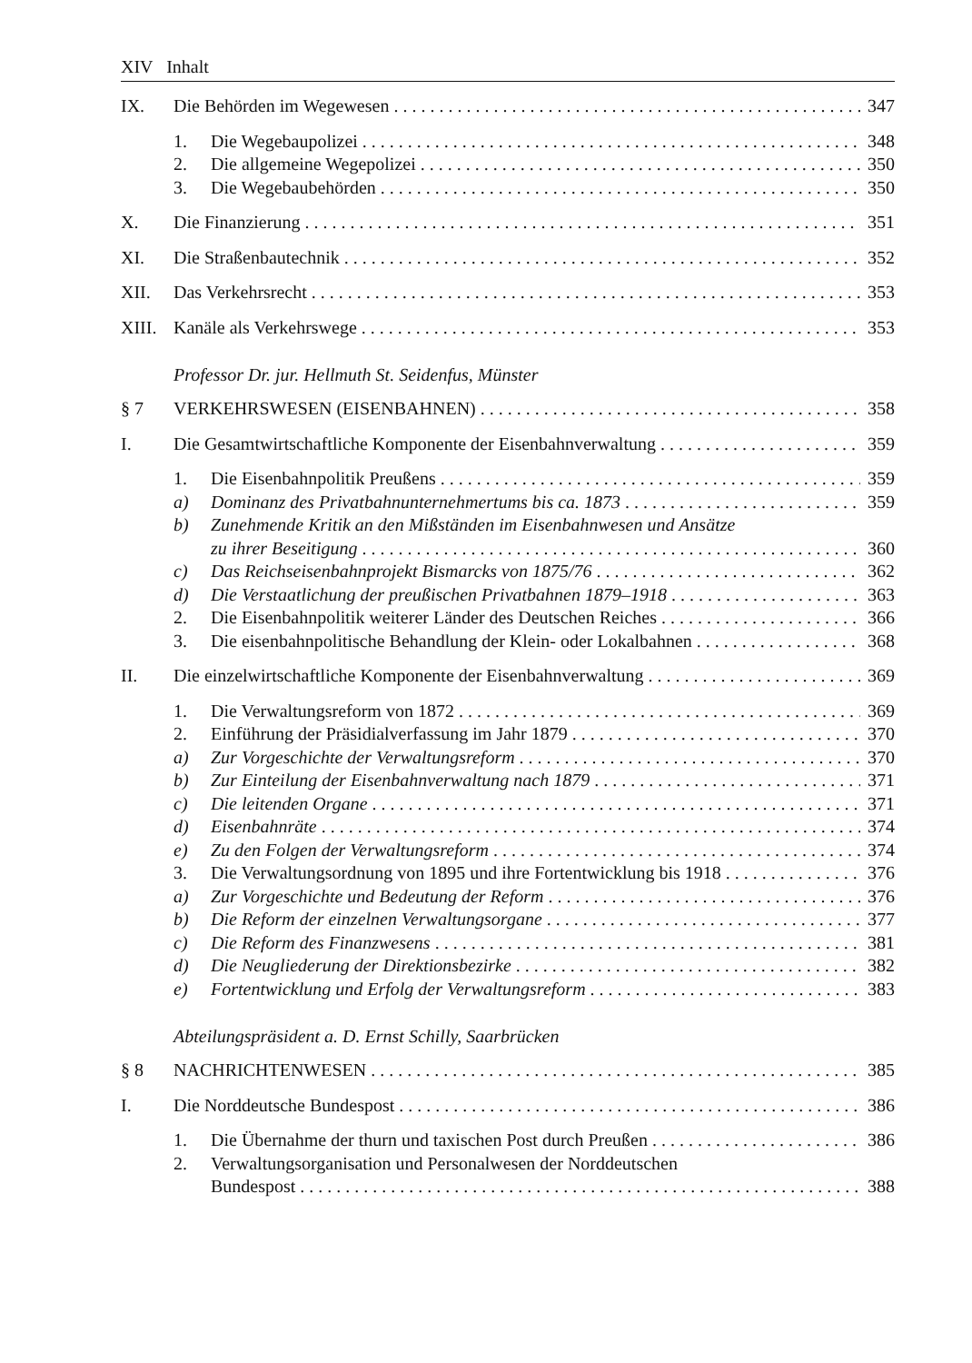XIV Inhalt
IX. Die Behörden im Wegewesen 347
1. Die Wegebaupolizei 348
2. Die allgemeine Wegepolizei 350
3. Die Wegebaubehörden 350
X. Die Finanzierung 351
XI. Die Straßenbautechnik 352
XII. Das Verkehrsrecht 353
XIII. Kanäle als Verkehrswege 353
Professor Dr. jur. Hellmuth St. Seidenfus, Münster
§ 7 VERKEHRSWESEN (EISENBAHNEN) 358
I. Die Gesamtwirtschaftliche Komponente der Eisenbahnverwaltung 359
1. Die Eisenbahnpolitik Preußens 359
a) Dominanz des Privatbahnunternehmertums bis ca. 1873 359
b) Zunehmende Kritik an den Mißständen im Eisenbahnwesen und Ansätze
zu ihrer Beseitigung 360
c) Das Reichseisenbahnprojekt Bismarcks von 1875/76 362
d) Die Verstaatlichung der preußischen Privatbahnen 1879–1918 363
2. Die Eisenbahnpolitik weiterer Länder des Deutschen Reiches 366
3. Die eisenbahnpolitische Behandlung der Klein- oder Lokalbahnen 368
II. Die einzelwirtschaftliche Komponente der Eisenbahnverwaltung 369
1. Die Verwaltungsreform von 1872 369
2. Einführung der Präsidialverfassung im Jahr 1879 370
a) Zur Vorgeschichte der Verwaltungsreform 370
b) Zur Einteilung der Eisenbahnverwaltung nach 1879 371
c) Die leitenden Organe 371
d) Eisenbahnräte 374
e) Zu den Folgen der Verwaltungsreform 374
3. Die Verwaltungsordnung von 1895 und ihre Fortentwicklung bis 1918 376
a) Zur Vorgeschichte und Bedeutung der Reform 376
b) Die Reform der einzelnen Verwaltungsorgane 377
c) Die Reform des Finanzwesens 381
d) Die Neugliederung der Direktionsbezirke 382
e) Fortentwicklung und Erfolg der Verwaltungsreform 383
Abteilungspräsident a. D. Ernst Schilly, Saarbrücken
§ 8 NACHRICHTENWESEN 385
I. Die Norddeutsche Bundespost 386
1. Die Übernahme der thurn und taxischen Post durch Preußen 386
2. Verwaltungsorganisation und Personalwesen der Norddeutschen
Bundespost 388